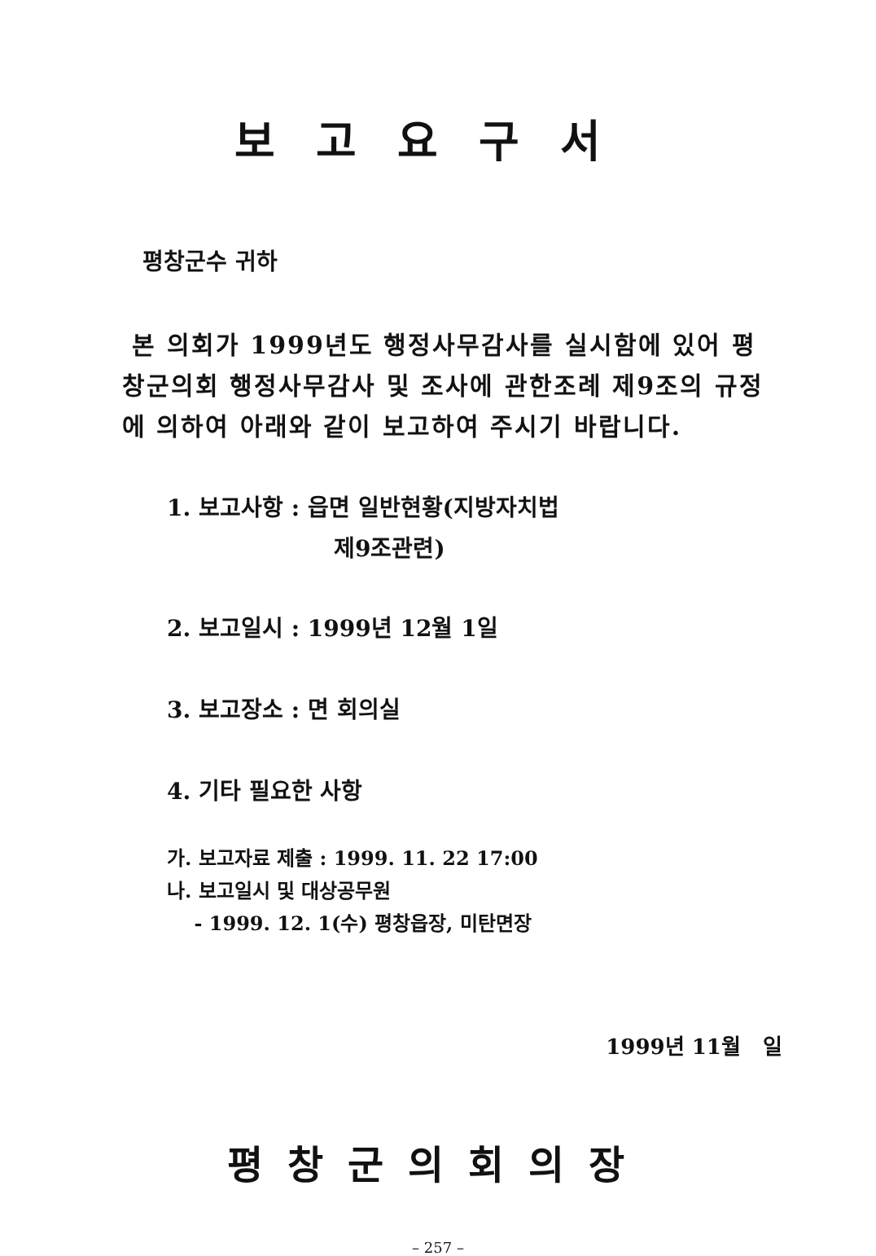보고요구서
평창군수 귀하
본 의회가 1999년도 행정사무감사를 실시함에 있어 평창군의회 행정사무감사 및 조사에 관한조례 제9조의 규정에 의하여 아래와 같이 보고하여 주시기 바랍니다.
1. 보고사항 : 읍면 일반현황(지방자치법
제9조관련)
2. 보고일시 : 1999년 12월 1일
3. 보고장소 : 면 회의실
4. 기타 필요한 사항
가. 보고자료 제출 : 1999. 11. 22 17:00
나. 보고일시 및 대상공무원
- 1999. 12. 1(수) 평창읍장, 미탄면장
1999년 11월 일
평창군의회의장
– 257 –